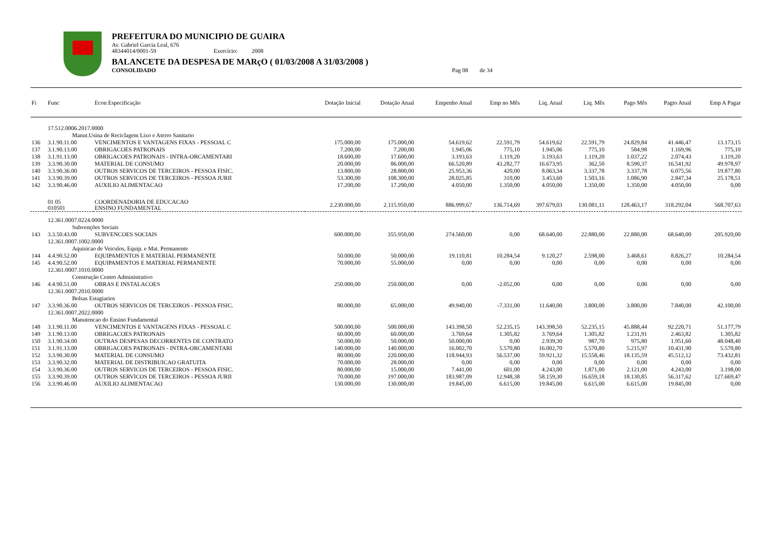PREFEITURA DO MUNICIPIO DE GUAIRA
Av. Gabriel Garcia Leal, 676
48344014/0001-59 Exercício: 2008
BALANCETE DA DESPESA DE MARçO ( 01/03/2008 A 31/03/2008 )
CONSOLIDADO Pag 08 de 34
| Fi | Func | Econ Especificação | Dotação Inicial | Dotação Atual | Empenho Atual | Emp no Mês | Liq. Atual | Liq. Mês | Pago Mês | Pagto Atual | Emp A Pagar |
| --- | --- | --- | --- | --- | --- | --- | --- | --- | --- | --- | --- |
| | 17.512.0006.2017.0000 | | | | | | | | | | |
| | Manut.Usina de Reciclagem Lixo e Aterro Sanitario | | | | | | | | | | |
| 136 | 3.1.90.11.00 | VENCIMENTOS E VANTAGENS FIXAS - PESSOAL C | 175.000,00 | 175.000,00 | 54.619,62 | 22.591,79 | 54.619,62 | 22.591,79 | 24.829,84 | 41.446,47 | 13.173,15 |
| 137 | 3.1.90.13.00 | OBRIGACOES PATRONAIS | 7.200,00 | 7.200,00 | 1.945,06 | 775,10 | 1.945,06 | 775,10 | 584,98 | 1.169,96 | 775,10 |
| 138 | 3.1.91.13.00 | OBRIGACOES PATRONAIS - INTRA-ORCAMENTARI | 18.600,00 | 17.600,00 | 3.193,63 | 1.119,20 | 3.193,63 | 1.119,20 | 1.037,22 | 2.074,43 | 1.119,20 |
| 139 | 3.3.90.30.00 | MATERIAL DE CONSUMO | 20.000,00 | 86.000,00 | 66.520,89 | 43.282,77 | 16.673,95 | 362,50 | 8.590,37 | 16.541,92 | 49.978,97 |
| 140 | 3.3.90.36.00 | OUTROS SERVICOS DE TERCEIROS - PESSOA FISIC. | 13.800,00 | 28.800,00 | 25.953,36 | 420,00 | 8.063,34 | 3.337,78 | 3.337,78 | 6.075,56 | 19.877,80 |
| 141 | 3.3.90.39.00 | OUTROS SERVICOS DE TERCEIROS - PESSOA JURII | 53.300,00 | 108.300,00 | 28.025,85 | 310,00 | 3.453,60 | 1.503,16 | 1.086,90 | 2.847,34 | 25.178,51 |
| 142 | 3.3.90.46.00 | AUXILIO ALIMENTACAO | 17.200,00 | 17.200,00 | 4.050,00 | 1.350,00 | 4.050,00 | 1.350,00 | 1.350,00 | 4.050,00 | 0,00 |
| | 01 05 010501 | COORDENADORIA DE EDUCACAO ENSINO FUNDAMENTAL | 2.230.000,00 | 2.115.950,00 | 886.999,67 | 136.714,69 | 397.679,03 | 130.081,11 | 128.463,17 | 318.292,04 | 568.707,63 |
| | 12.361.0007.0224.0000 | | | | | | | | | | |
| | Subvenções Sociais | | | | | | | | | | |
| 143 | 3.3.50.43.00 | SUBVENCOES SOCIAIS | 600.000,00 | 355.950,00 | 274.560,00 | 0,00 | 68.640,00 | 22.880,00 | 22.880,00 | 68.640,00 | 205.920,00 |
| | 12.361.0007.1002.0000 | | | | | | | | | | |
| | Aquisicao de Veiculos, Equip. e Mat. Permanente | | | | | | | | | | |
| 144 | 4.4.90.52.00 | EQUIPAMENTOS E MATERIAL PERMANENTE | 50.000,00 | 50.000,00 | 19.110,81 | 10.284,54 | 9.120,27 | 2.598,00 | 3.468,61 | 8.826,27 | 10.284,54 |
| 145 | 4.4.90.52.00 | EQUIPAMENTOS E MATERIAL PERMANENTE | 70.000,00 | 55.000,00 | 0,00 | 0,00 | 0,00 | 0,00 | 0,00 | 0,00 | 0,00 |
| | 12.361.0007.1010.0000 | | | | | | | | | | |
| | Construção Centro Administrativo | | | | | | | | | | |
| 146 | 4.4.90.51.00 | OBRAS E INSTALACOES | 250.000,00 | 250.000,00 | 0,00 | -2.052,00 | 0,00 | 0,00 | 0,00 | 0,00 | 0,00 |
| | 12.361.0007.2010.0000 | | | | | | | | | | |
| | Bolsas Estagiarios | | | | | | | | | | |
| 147 | 3.3.90.36.00 | OUTROS SERVICOS DE TERCEIROS - PESSOA FISIC. | 80.000,00 | 65.000,00 | 49.940,00 | -7.331,00 | 11.640,00 | 3.800,00 | 3.800,00 | 7.840,00 | 42.100,00 |
| | 12.361.0007.2022.0000 | | | | | | | | | | |
| | Manutencao do Ensino Fundamental | | | | | | | | | | |
| 148 | 3.1.90.11.00 | VENCIMENTOS E VANTAGENS FIXAS - PESSOAL C | 500.000,00 | 500.000,00 | 143.398,50 | 52.235,15 | 143.398,50 | 52.235,15 | 45.888,44 | 92.220,71 | 51.177,79 |
| 149 | 3.1.90.13.00 | OBRIGACOES PATRONAIS | 60.000,00 | 60.000,00 | 3.769,64 | 1.305,82 | 3.769,64 | 1.305,82 | 1.231,91 | 2.463,82 | 1.305,82 |
| 150 | 3.1.90.34.00 | OUTRAS DESPESAS DECORRENTES DE CONTRATO | 50.000,00 | 50.000,00 | 50.000,00 | 0,00 | 2.939,30 | 987,70 | 975,80 | 1.951,60 | 48.048,40 |
| 151 | 3.1.91.13.00 | OBRIGACOES PATRONAIS - INTRA-ORCAMENTARI | 140.000,00 | 140.000,00 | 16.002,70 | 5.570,80 | 16.002,70 | 5.570,80 | 5.215,97 | 10.431,90 | 5.570,80 |
| 152 | 3.3.90.30.00 | MATERIAL DE CONSUMO | 80.000,00 | 220.000,00 | 118.944,93 | 56.537,00 | 59.921,32 | 15.558,46 | 18.135,59 | 45.512,12 | 73.432,81 |
| 153 | 3.3.90.32.00 | MATERIAL DE DISTRIBUICAO GRATUITA | 70.000,00 | 28.000,00 | 0,00 | 0,00 | 0,00 | 0,00 | 0,00 | 0,00 | 0,00 |
| 154 | 3.3.90.36.00 | OUTROS SERVICOS DE TERCEIROS - PESSOA FISIC. | 80.000,00 | 15.000,00 | 7.441,00 | 601,00 | 4.243,00 | 1.871,00 | 2.121,00 | 4.243,00 | 3.198,00 |
| 155 | 3.3.90.39.00 | OUTROS SERVICOS DE TERCEIROS - PESSOA JURII | 70.000,00 | 197.000,00 | 183.987,09 | 12.948,38 | 58.159,30 | 16.659,18 | 18.130,85 | 56.317,62 | 127.669,47 |
| 156 | 3.3.90.46.00 | AUXILIO ALIMENTACAO | 130.000,00 | 130.000,00 | 19.845,00 | 6.615,00 | 19.845,00 | 6.615,00 | 6.615,00 | 19.845,00 | 0,00 |